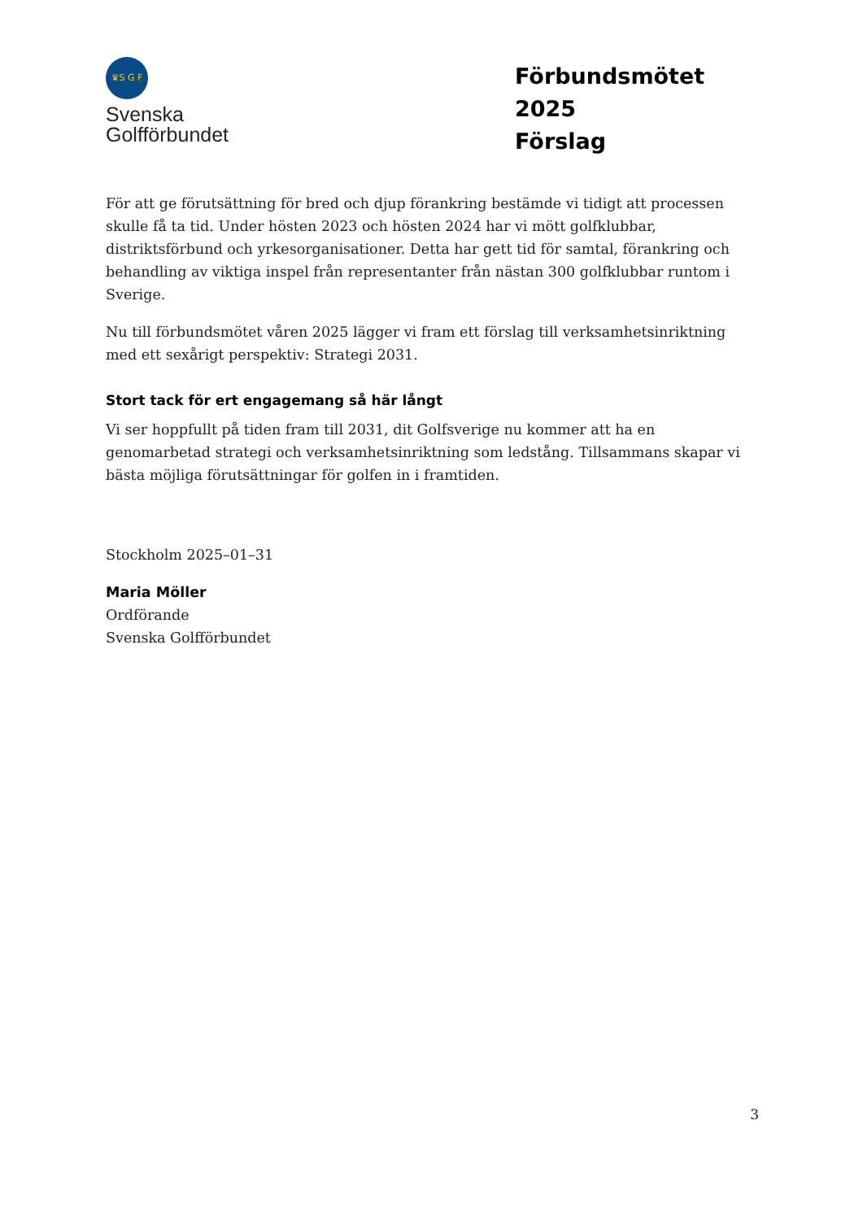♛S G F
Svenska
Golfförbundet
Förbundsmötet 2025
Förslag
För att ge förutsättning för bred och djup förankring bestämde vi tidigt att processen skulle få ta tid. Under hösten 2023 och hösten 2024 har vi mött golfklubbar, distriktsförbund och yrkesorganisationer. Detta har gett tid för samtal, förankring och behandling av viktiga inspel från representanter från nästan 300 golfklubbar runtom i Sverige.
Nu till förbundsmötet våren 2025 lägger vi fram ett förslag till verksamhetsinriktning med ett sexårigt perspektiv: Strategi 2031.
Stort tack för ert engagemang så här långt
Vi ser hoppfullt på tiden fram till 2031, dit Golfsverige nu kommer att ha en genomarbetad strategi och verksamhetsinriktning som ledstång. Tillsammans skapar vi bästa möjliga förutsättningar för golfen in i framtiden.
Stockholm 2025–01–31
Maria Möller
Ordförande
Svenska Golfförbundet
3